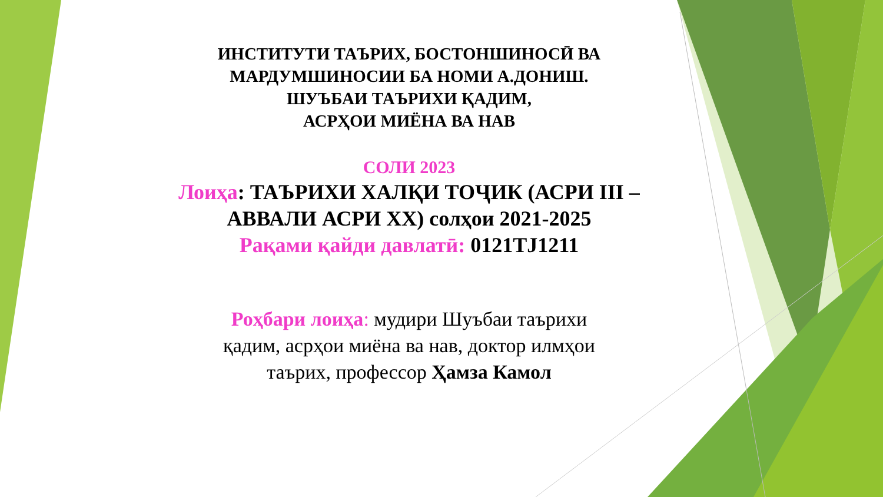ИНСТИТУТИ ТАЪРИХ, БОСТОНШИНОСӢ ВА
МАРДУМШИНОСИИ БА НОМИ А.ДОНИШ.
ШУЪБАИ ТАЪРИХИ ҚАДИМ,
АСРҲОИ МИЁНА ВА НАВ
СОЛИ 2023
Лоиҳа: ТАЪРИХИ ХАЛҚИ ТОҶИК (АСРИ III –
АВВАЛИ АСРИ XX) солҳои 2021-2025
Рақами қайди давлатӣ: 0121TJ1211
Роҳбари лоиҳа: мудири Шуъбаи таърихи
қадим, асрҳои миёна ва нав, доктор илмҳои
таърих, профессор Ҳамза Камол